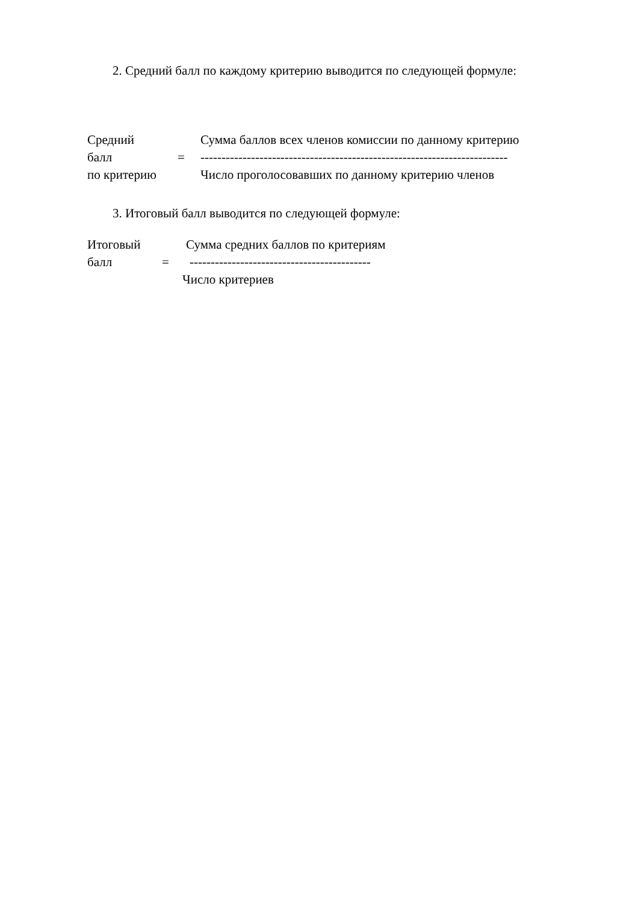2. Средний балл по каждому критерию выводится по следующей формуле:
Средний Сумма баллов всех членов комиссии по данному критерию
балл = -------------------------------------------------------------------------
по критерию Число проголосовавших по данному критерию членов
3. Итоговый балл выводится по следующей формуле:
Итоговый Сумма средних баллов по критериям
балл = -------------------------------------------
Число критериев